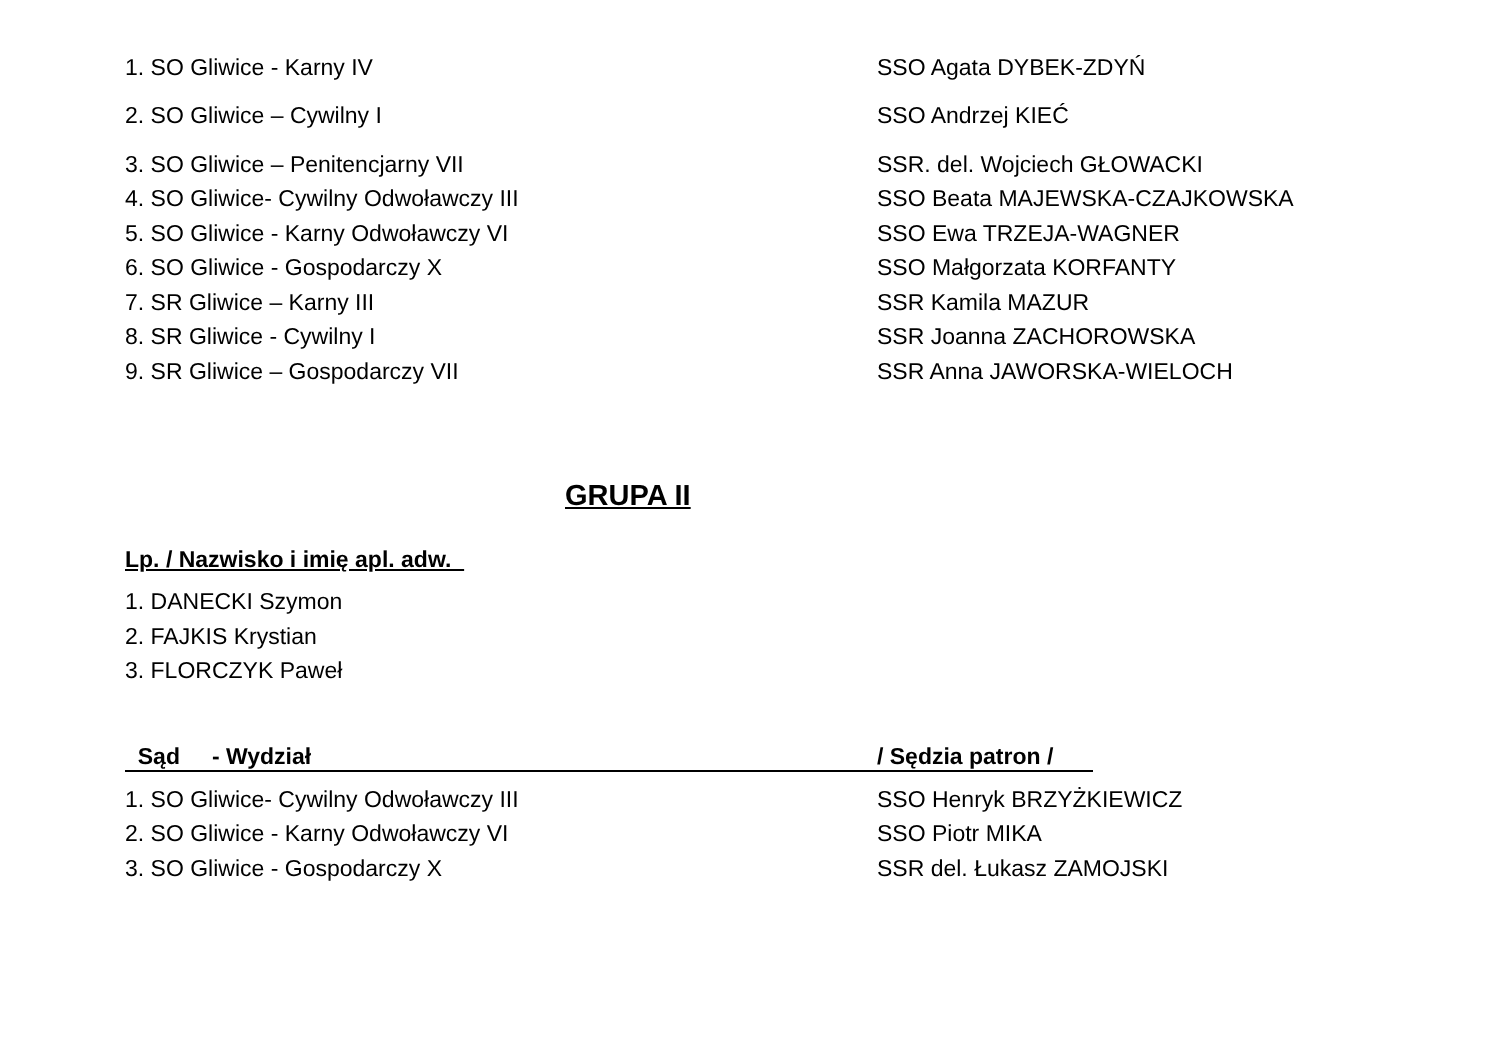1. SO Gliwice - Karny IV SSO Agata DYBEK-ZDYŃ
2. SO Gliwice – Cywilny I SSO Andrzej KIEĆ
3. SO Gliwice – Penitencjarny VII SSR. del. Wojciech GŁOWACKI
4. SO Gliwice- Cywilny Odwoławczy III SSO Beata MAJEWSKA-CZAJKOWSKA
5. SO Gliwice - Karny Odwoławczy VI SSO Ewa TRZEJA-WAGNER
6. SO Gliwice - Gospodarczy X SSO Małgorzata KORFANTY
7. SR Gliwice – Karny III SSR Kamila MAZUR
8. SR Gliwice - Cywilny I SSR Joanna ZACHOROWSKA
9. SR Gliwice – Gospodarczy VII SSR Anna JAWORSKA-WIELOCH
GRUPA II
Lp. / Nazwisko i imię apl. adw.
1. DANECKI Szymon
2. FAJKIS Krystian
3. FLORCZYK Paweł
Sąd - Wydział / Sędzia patron /
1. SO Gliwice- Cywilny Odwoławczy III SSO Henryk BRZYŻKIEWICZ
2. SO Gliwice - Karny Odwoławczy VI SSO Piotr MIKA
3. SO Gliwice - Gospodarczy X SSR del. Łukasz ZAMOJSKI